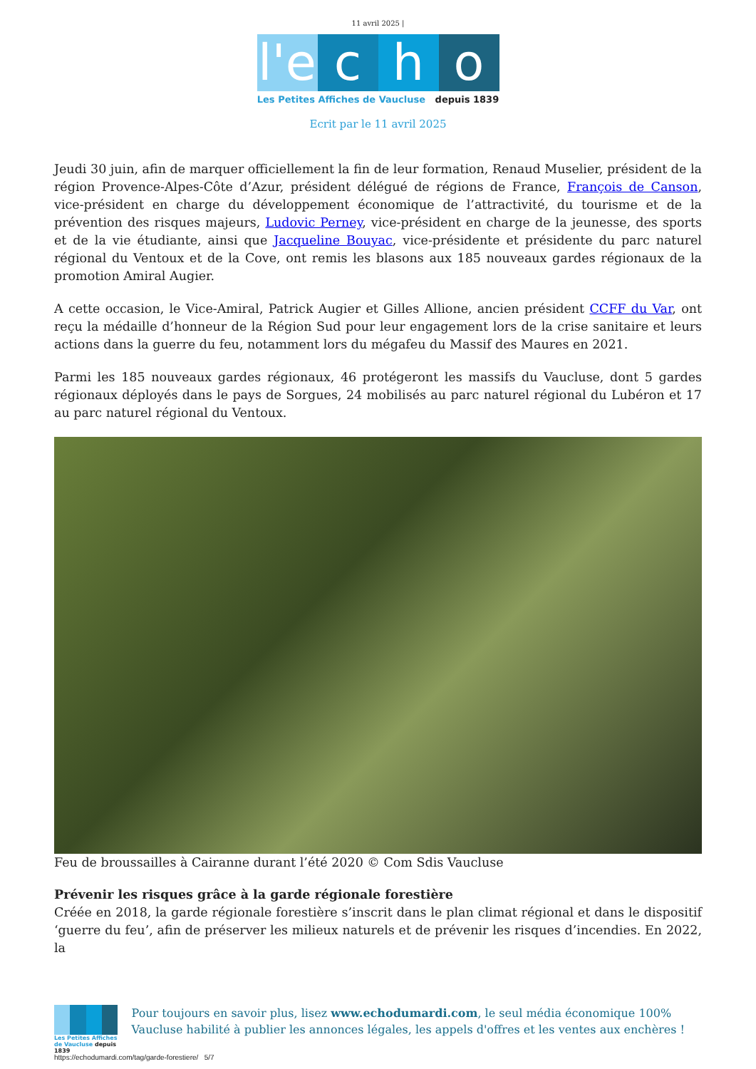11 avril 2025 |
l'e
c
h
o
Les Petites Affiches de Vaucluse depuis 1839
Ecrit par le 11 avril 2025
Jeudi 30 juin, afin de marquer officiellement la fin de leur formation, Renaud Muselier, président de la région Provence-Alpes-Côte d’Azur, président délégué de régions de France, François de Canson, vice-président en charge du développement économique de l’attractivité, du tourisme et de la prévention des risques majeurs, Ludovic Perney, vice-président en charge de la jeunesse, des sports et de la vie étudiante, ainsi que Jacqueline Bouyac, vice-présidente et présidente du parc naturel régional du Ventoux et de la Cove, ont remis les blasons aux 185 nouveaux gardes régionaux de la promotion Amiral Augier.
A cette occasion, le Vice-Amiral, Patrick Augier et Gilles Allione, ancien président CCFF du Var, ont reçu la médaille d’honneur de la Région Sud pour leur engagement lors de la crise sanitaire et leurs actions dans la guerre du feu, notamment lors du mégafeu du Massif des Maures en 2021.
Parmi les 185 nouveaux gardes régionaux, 46 protégeront les massifs du Vaucluse, dont 5 gardes régionaux déployés dans le pays de Sorgues, 24 mobilisés au parc naturel régional du Lubéron et 17 au parc naturel régional du Ventoux.
Feu de broussailles à Cairanne durant l’été 2020 © Com Sdis Vaucluse
Prévenir les risques grâce à la garde régionale forestière
Créée en 2018, la garde régionale forestière s’inscrit dans le plan climat régional et dans le dispositif ‘guerre du feu’, afin de préserver les milieux naturels et de prévenir les risques d’incendies. En 2022, la
Les Petites Affiches de Vaucluse depuis 1839
Pour toujours en savoir plus, lisez www.echodumardi.com, le seul média économique 100% Vaucluse habilité à publier les annonces légales, les appels d'offres et les ventes aux enchères !
https://echodumardi.com/tag/garde-forestiere/ 5/7